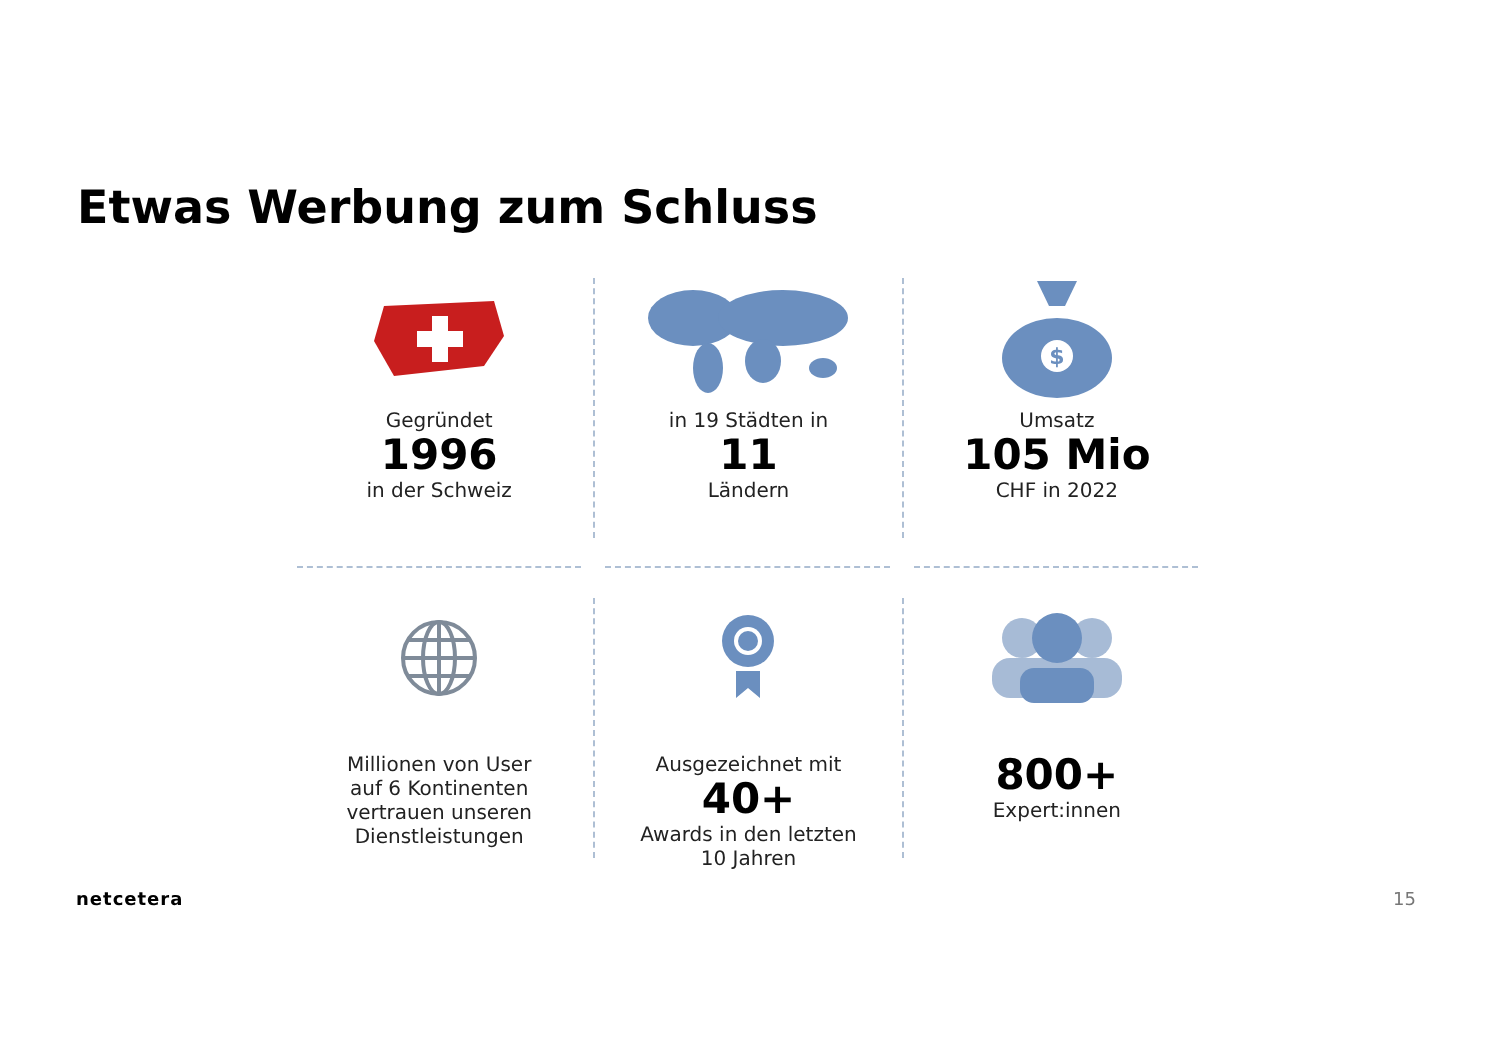Etwas Werbung zum Schluss
Gegründet
1996
in der Schweiz
in 19 Städten in
11
Ländern
$
Umsatz
105 Mio
CHF in 2022
Millionen von User
auf 6 Kontinenten
vertrauen unseren
Dienstleistungen
Ausgezeichnet mit
40+
Awards in den letzten
10 Jahren
800+
Expert:innen
netcetera 15